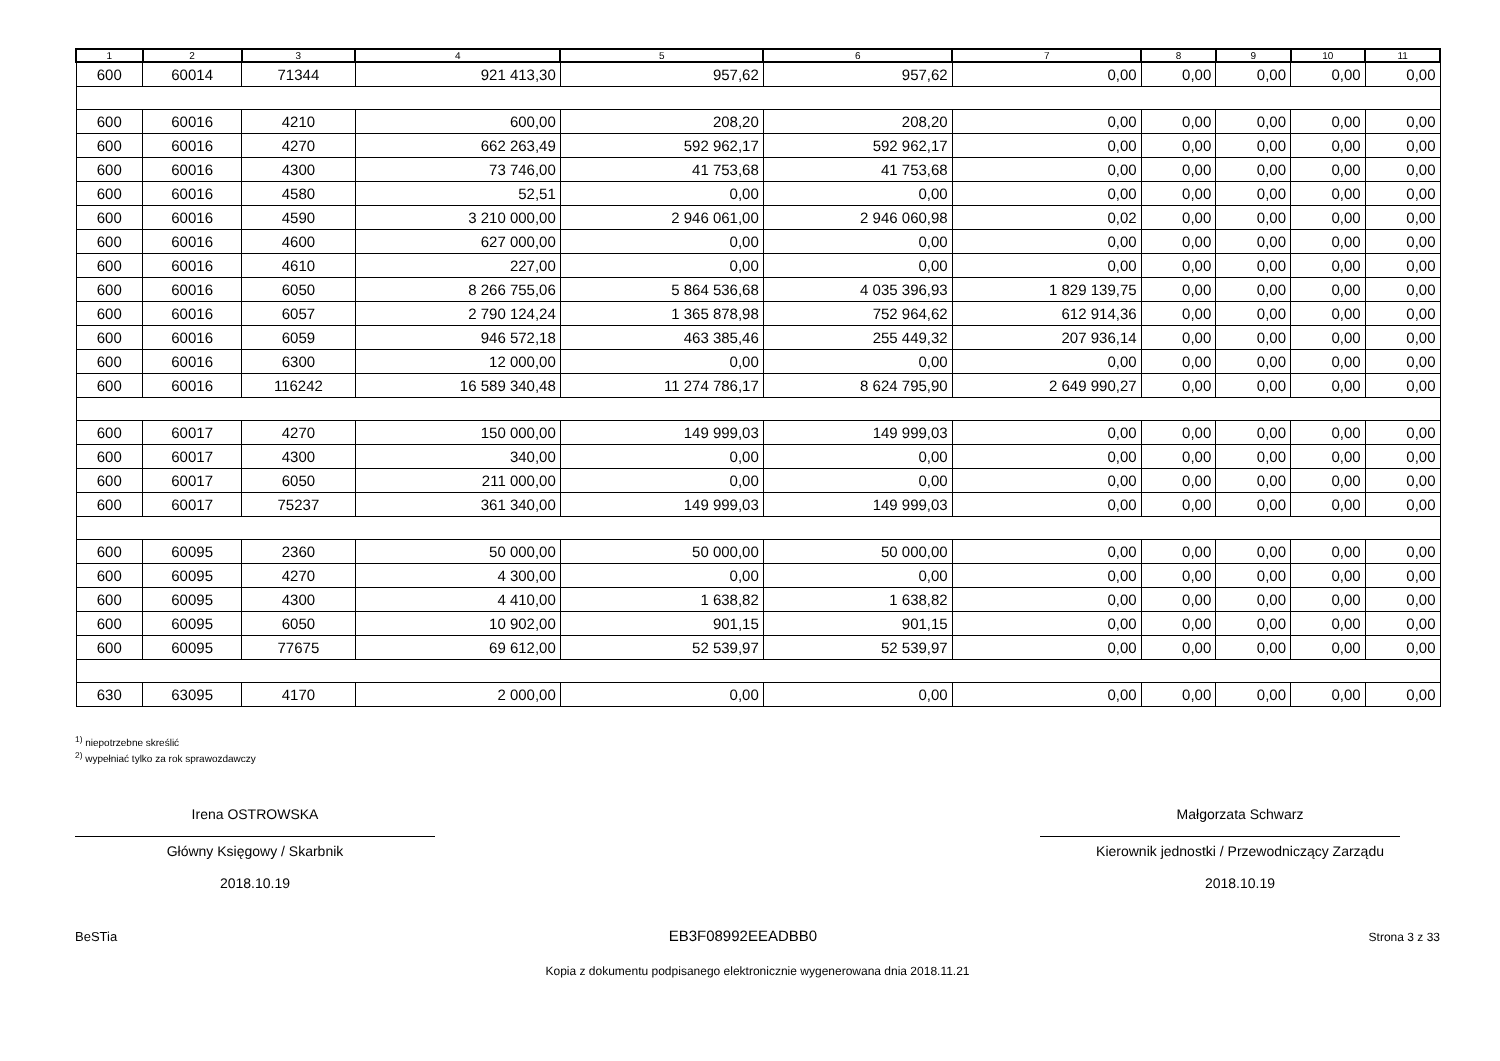| 1 | 2 | 3 | 4 | 5 | 6 | 7 | 8 | 9 | 10 | 11 |
| --- | --- | --- | --- | --- | --- | --- | --- | --- | --- | --- |
| 600 | 60014 | 71344 | 921 413,30 | 957,62 | 957,62 | 0,00 | 0,00 | 0,00 | 0,00 | 0,00 |
| 600 | 60016 | 4210 | 600,00 | 208,20 | 208,20 | 0,00 | 0,00 | 0,00 | 0,00 | 0,00 |
| 600 | 60016 | 4270 | 662 263,49 | 592 962,17 | 592 962,17 | 0,00 | 0,00 | 0,00 | 0,00 | 0,00 |
| 600 | 60016 | 4300 | 73 746,00 | 41 753,68 | 41 753,68 | 0,00 | 0,00 | 0,00 | 0,00 | 0,00 |
| 600 | 60016 | 4580 | 52,51 | 0,00 | 0,00 | 0,00 | 0,00 | 0,00 | 0,00 | 0,00 |
| 600 | 60016 | 4590 | 3 210 000,00 | 2 946 061,00 | 2 946 060,98 | 0,02 | 0,00 | 0,00 | 0,00 | 0,00 |
| 600 | 60016 | 4600 | 627 000,00 | 0,00 | 0,00 | 0,00 | 0,00 | 0,00 | 0,00 | 0,00 |
| 600 | 60016 | 4610 | 227,00 | 0,00 | 0,00 | 0,00 | 0,00 | 0,00 | 0,00 | 0,00 |
| 600 | 60016 | 6050 | 8 266 755,06 | 5 864 536,68 | 4 035 396,93 | 1 829 139,75 | 0,00 | 0,00 | 0,00 | 0,00 |
| 600 | 60016 | 6057 | 2 790 124,24 | 1 365 878,98 | 752 964,62 | 612 914,36 | 0,00 | 0,00 | 0,00 | 0,00 |
| 600 | 60016 | 6059 | 946 572,18 | 463 385,46 | 255 449,32 | 207 936,14 | 0,00 | 0,00 | 0,00 | 0,00 |
| 600 | 60016 | 6300 | 12 000,00 | 0,00 | 0,00 | 0,00 | 0,00 | 0,00 | 0,00 | 0,00 |
| 600 | 60016 | 116242 | 16 589 340,48 | 11 274 786,17 | 8 624 795,90 | 2 649 990,27 | 0,00 | 0,00 | 0,00 | 0,00 |
| 600 | 60017 | 4270 | 150 000,00 | 149 999,03 | 149 999,03 | 0,00 | 0,00 | 0,00 | 0,00 | 0,00 |
| 600 | 60017 | 4300 | 340,00 | 0,00 | 0,00 | 0,00 | 0,00 | 0,00 | 0,00 | 0,00 |
| 600 | 60017 | 6050 | 211 000,00 | 0,00 | 0,00 | 0,00 | 0,00 | 0,00 | 0,00 | 0,00 |
| 600 | 60017 | 75237 | 361 340,00 | 149 999,03 | 149 999,03 | 0,00 | 0,00 | 0,00 | 0,00 | 0,00 |
| 600 | 60095 | 2360 | 50 000,00 | 50 000,00 | 50 000,00 | 0,00 | 0,00 | 0,00 | 0,00 | 0,00 |
| 600 | 60095 | 4270 | 4 300,00 | 0,00 | 0,00 | 0,00 | 0,00 | 0,00 | 0,00 | 0,00 |
| 600 | 60095 | 4300 | 4 410,00 | 1 638,82 | 1 638,82 | 0,00 | 0,00 | 0,00 | 0,00 | 0,00 |
| 600 | 60095 | 6050 | 10 902,00 | 901,15 | 901,15 | 0,00 | 0,00 | 0,00 | 0,00 | 0,00 |
| 600 | 60095 | 77675 | 69 612,00 | 52 539,97 | 52 539,97 | 0,00 | 0,00 | 0,00 | 0,00 | 0,00 |
| 630 | 63095 | 4170 | 2 000,00 | 0,00 | 0,00 | 0,00 | 0,00 | 0,00 | 0,00 | 0,00 |
<sup>1)</sup> niepotrzebne skreślić
<sup>2)</sup> wypełniać tylko za rok sprawozdawczy
Irena OSTROWSKA
Główny Księgowy / Skarbnik
2018.10.19
Małgorzata Schwarz
Kierownik jednostki / Przewodniczący Zarządu
2018.10.19
BeSTia EB3F08992EEADBB0 Strona 3 z 33
Kopia z dokumentu podpisanego elektronicznie wygenerowana dnia 2018.11.21